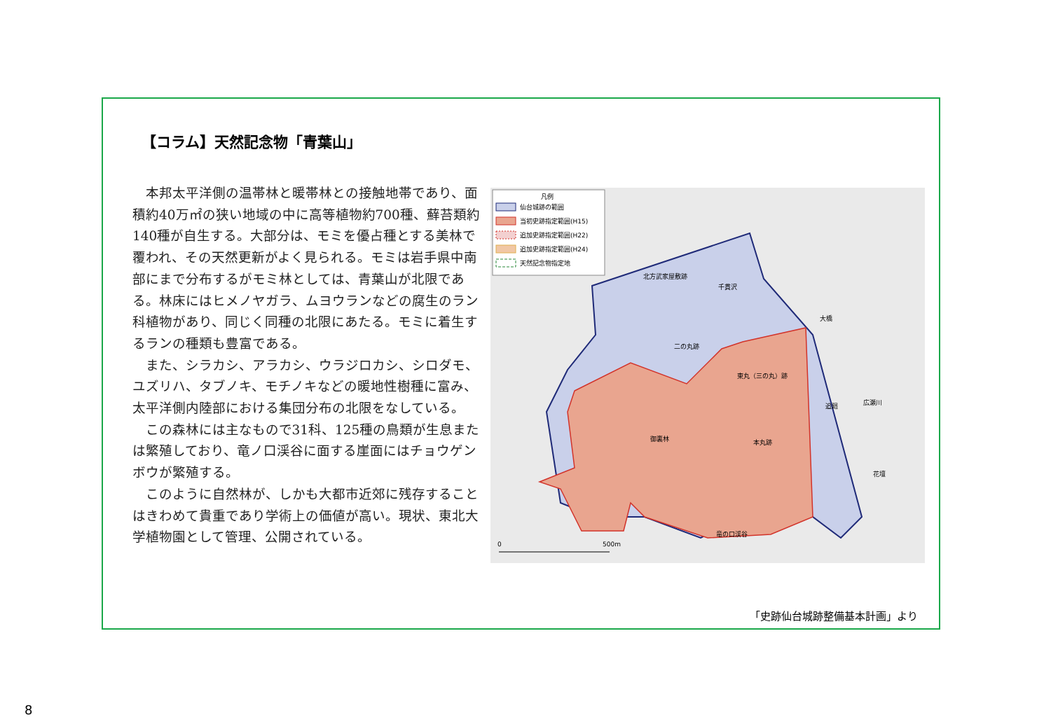【コラム】天然記念物「青葉山」
本邦太平洋側の温帯林と暖帯林との接触地帯であり、面積約40万㎡の狭い地域の中に高等植物約700種、蘚苔類約140種が自生する。大部分は、モミを優占種とする美林で覆われ、その天然更新がよく見られる。モミは岩手県中南部にまで分布するがモミ林としては、青葉山が北限である。林床にはヒメノヤガラ、ムヨウランなどの腐生のラン科植物があり、同じく同種の北限にあたる。モミに着生するランの種類も豊富である。
また、シラカシ、アラカシ、ウラジロカシ、シロダモ、ユズリハ、タブノキ、モチノキなどの暖地性樹種に富み、太平洋側内陸部における集団分布の北限をなしている。
この森林には主なもので31科、125種の鳥類が生息または繁殖しており、竜ノ口渓谷に面する崖面にはチョウゲンボウが繁殖する。
このように自然林が、しかも大都市近郊に残存することはきわめて貴重であり学術上の価値が高い。現状、東北大学植物園として管理、公開されている。
凡例
仙台城跡の範囲
当初史跡指定範囲(H15)
追加史跡指定範囲(H22)
追加史跡指定範囲(H24)
天然記念物指定地
北方武家屋敷跡
千貫沢
大橋
二の丸跡
東丸（三の丸）跡
追廻
広瀬川
御裏林
本丸跡
花壇
竜の口渓谷
0
500m
「史跡仙台城跡整備基本計画」より
8